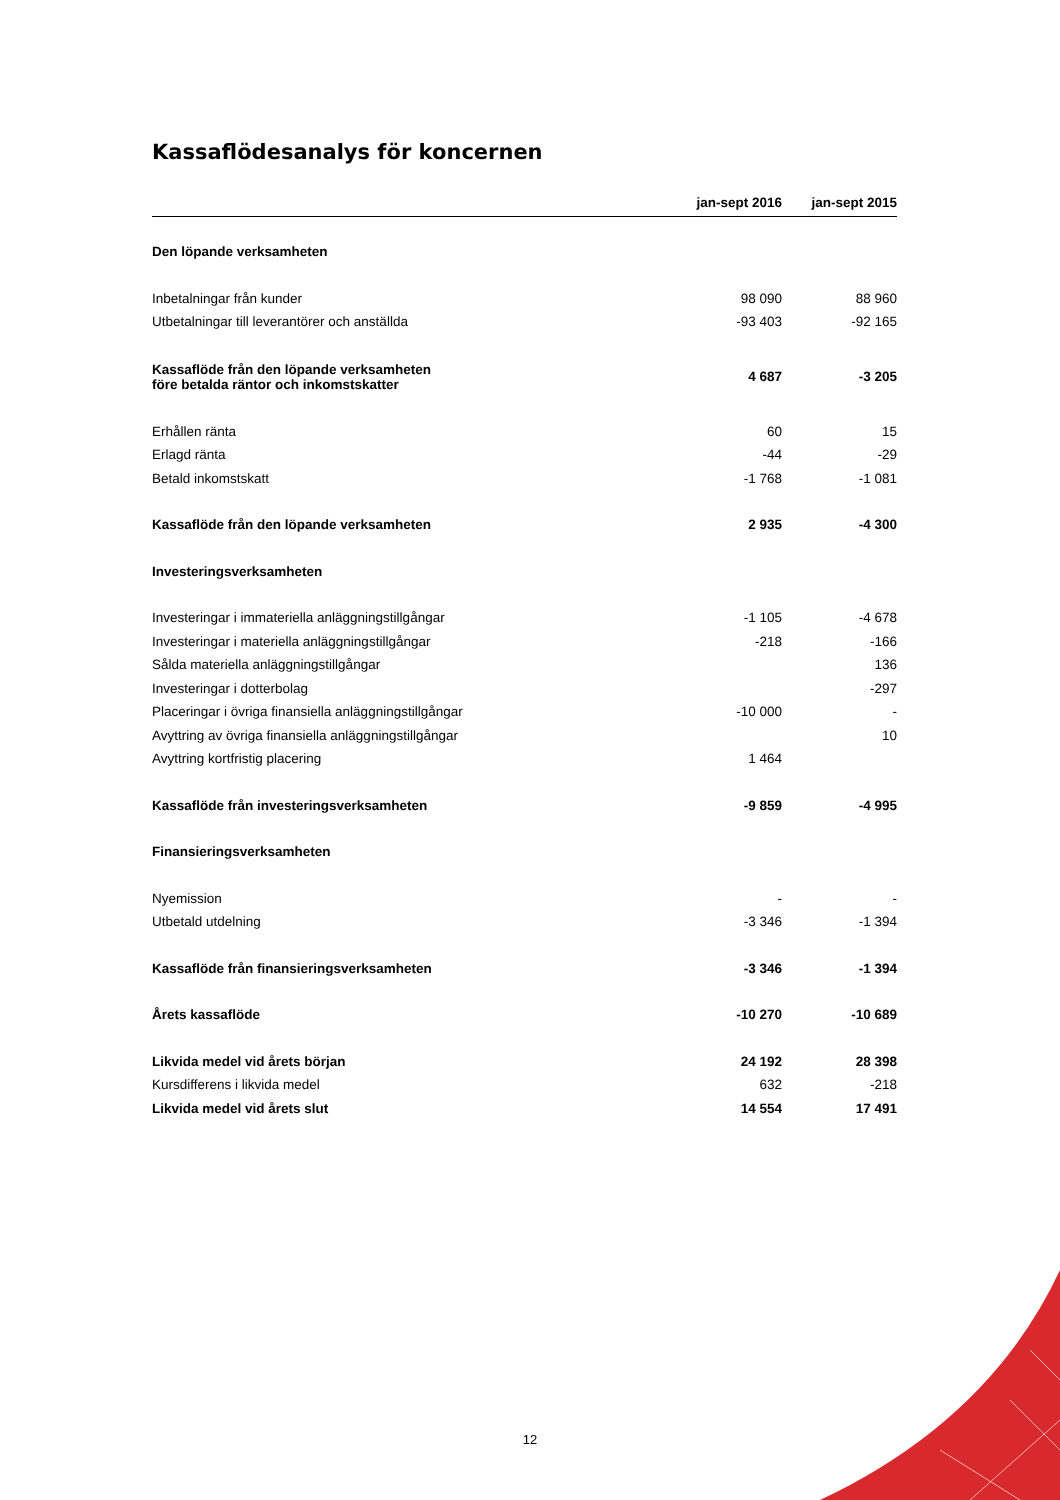Kassaflödesanalys för koncernen
| | jan-sept 2016 | jan-sept 2015 |
| --- | --- | --- |
| Den löpande verksamheten | | |
| Inbetalningar från kunder | 98 090 | 88 960 |
| Utbetalningar till leverantörer och anställda | -93 403 | -92 165 |
| Kassaflöde från den löpande verksamheten före betalda räntor och inkomstskatter | 4 687 | -3 205 |
| Erhållen ränta | 60 | 15 |
| Erlagd ränta | -44 | -29 |
| Betald inkomstskatt | -1 768 | -1 081 |
| Kassaflöde från den löpande verksamheten | 2 935 | -4 300 |
| Investeringsverksamheten | | |
| Investeringar i immateriella anläggningstillgångar | -1 105 | -4 678 |
| Investeringar i materiella anläggningstillgångar | -218 | -166 |
| Sålda materiella anläggningstillgångar | | 136 |
| Investeringar i dotterbolag | | -297 |
| Placeringar i övriga finansiella anläggningstillgångar | -10 000 | - |
| Avyttring av övriga finansiella anläggningstillgångar | | 10 |
| Avyttring kortfristig placering | 1 464 | |
| Kassaflöde från investeringsverksamheten | -9 859 | -4 995 |
| Finansieringsverksamheten | | |
| Nyemission | - | - |
| Utbetald utdelning | -3 346 | -1 394 |
| Kassaflöde från finansieringsverksamheten | -3 346 | -1 394 |
| Årets kassaflöde | -10 270 | -10 689 |
| Likvida medel vid årets början | 24 192 | 28 398 |
| Kursdifferens i likvida medel | 632 | -218 |
| Likvida medel vid årets slut | 14 554 | 17 491 |
12